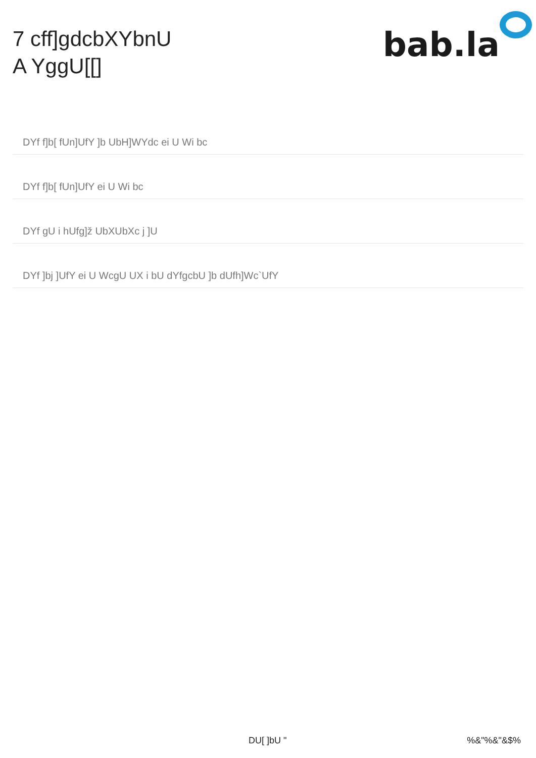7 cff]gdcbXYbnU
A YggU[[]
bab.la
DYf f]b[ fUn]UfY ]b UbH]WYdc ei U Wi bc
DYf f]b[ fUn]UfY ei U Wi bc
DYf gU i hUfg]ž UbXUbXc j ]U
DYf ]bj ]UfY ei U WcgU UX i bU dYfgcbU ]b dUfh]Wc`UfY
DU[ ]bU "%&"%&"&$%